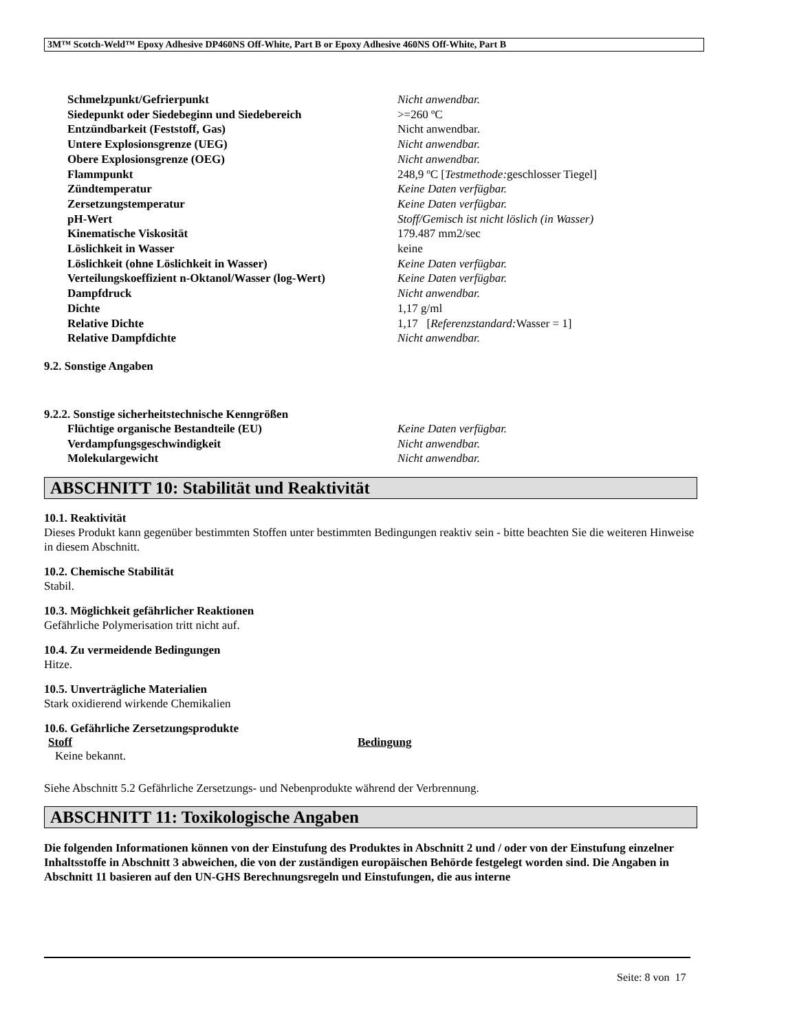3M™ Scotch-Weld™ Epoxy Adhesive DP460NS Off-White, Part B or Epoxy Adhesive 460NS Off-White, Part B
| Schmelzpunkt/Gefrierpunkt | Nicht anwendbar. |
| Siedepunkt oder Siedebeginn und Siedebereich | >=260 ºC |
| Entzündbarkeit (Feststoff, Gas) | Nicht anwendbar. |
| Untere Explosionsgrenze (UEG) | Nicht anwendbar. |
| Obere Explosionsgrenze (OEG) | Nicht anwendbar. |
| Flammpunkt | 248,9 ºC [ Testmethode: geschlosser Tiegel] |
| Zündtemperatur | Keine Daten verfügbar. |
| Zersetzungstemperatur | Keine Daten verfügbar. |
| pH-Wert | Stoff/Gemisch ist nicht löslich (in Wasser) |
| Kinematische Viskosität | 179.487 mm2/sec |
| Löslichkeit in Wasser | keine |
| Löslichkeit (ohne Löslichkeit in Wasser) | Keine Daten verfügbar. |
| Verteilungskoeffizient n-Oktanol/Wasser (log-Wert) | Keine Daten verfügbar. |
| Dampfdruck | Nicht anwendbar. |
| Dichte | 1,17 g/ml |
| Relative Dichte | 1,17 [ Referenzstandard: Wasser = 1] |
| Relative Dampfdichte | Nicht anwendbar. |
9.2. Sonstige Angaben
9.2.2. Sonstige sicherheitstechnische Kenngrößen
| Flüchtige organische Bestandteile (EU) | Keine Daten verfügbar. |
| Verdampfungsgeschwindigkeit | Nicht anwendbar. |
| Molekulargewicht | Nicht anwendbar. |
ABSCHNITT 10: Stabilität und Reaktivität
10.1. Reaktivität
Dieses Produkt kann gegenüber bestimmten Stoffen unter bestimmten Bedingungen reaktiv sein - bitte beachten Sie die weiteren Hinweise in diesem Abschnitt.
10.2. Chemische Stabilität
Stabil.
10.3. Möglichkeit gefährlicher Reaktionen
Gefährliche Polymerisation tritt nicht auf.
10.4. Zu vermeidende Bedingungen
Hitze.
10.5. Unverträgliche Materialien
Stark oxidierend wirkende Chemikalien
10.6. Gefährliche Zersetzungsprodukte
| Stoff | Bedingung |
| --- | --- |
| Keine bekannt. | |
Siehe Abschnitt 5.2 Gefährliche Zersetzungs- und Nebenprodukte während der Verbrennung.
ABSCHNITT 11: Toxikologische Angaben
Die folgenden Informationen können von der Einstufung des Produktes in Abschnitt 2 und / oder von der Einstufung einzelner Inhaltsstoffe in Abschnitt 3 abweichen, die von der zuständigen europäischen Behörde festgelegt worden sind. Die Angaben in Abschnitt 11 basieren auf den UN-GHS Berechnungsregeln und Einstufungen, die aus interne
Seite: 8 von 17